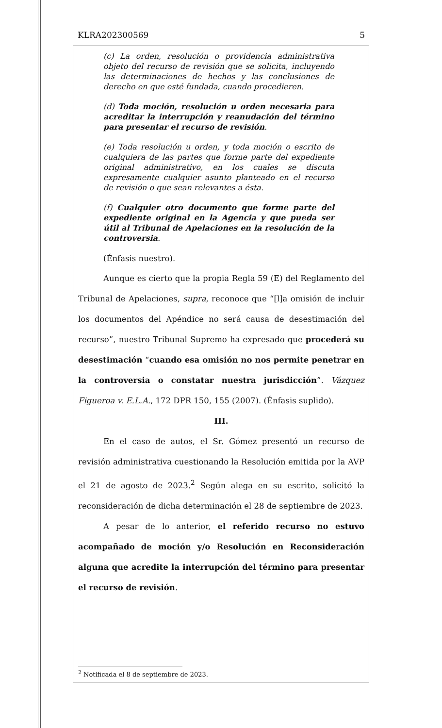KLRA202300569 5
(c) La orden, resolución o providencia administrativa objeto del recurso de revisión que se solicita, incluyendo las determinaciones de hechos y las conclusiones de derecho en que esté fundada, cuando procedieren.
(d) Toda moción, resolución u orden necesaria para acreditar la interrupción y reanudación del término para presentar el recurso de revisión.
(e) Toda resolución u orden, y toda moción o escrito de cualquiera de las partes que forme parte del expediente original administrativo, en los cuales se discuta expresamente cualquier asunto planteado en el recurso de revisión o que sean relevantes a ésta.
(f) Cualquier otro documento que forme parte del expediente original en la Agencia y que pueda ser útil al Tribunal de Apelaciones en la resolución de la controversia.
(Énfasis nuestro).
Aunque es cierto que la propia Regla 59 (E) del Reglamento del Tribunal de Apelaciones, supra, reconoce que “[l]a omisión de incluir los documentos del Apéndice no será causa de desestimación del recurso”, nuestro Tribunal Supremo ha expresado que procederá su desestimación “cuando esa omisión no nos permite penetrar en la controversia o constatar nuestra jurisdicción”. Vázquez Figueroa v. E.L.A., 172 DPR 150, 155 (2007). (Énfasis suplido).
III.
En el caso de autos, el Sr. Gómez presentó un recurso de revisión administrativa cuestionando la Resolución emitida por la AVP el 21 de agosto de 2023.<sup>2</sup> Según alega en su escrito, solicitó la reconsideración de dicha determinación el 28 de septiembre de 2023.
A pesar de lo anterior, el referido recurso no estuvo acompañado de moción y/o Resolución en Reconsideración alguna que acredite la interrupción del término para presentar el recurso de revisión.
<sup>2</sup> Notificada el 8 de septiembre de 2023.